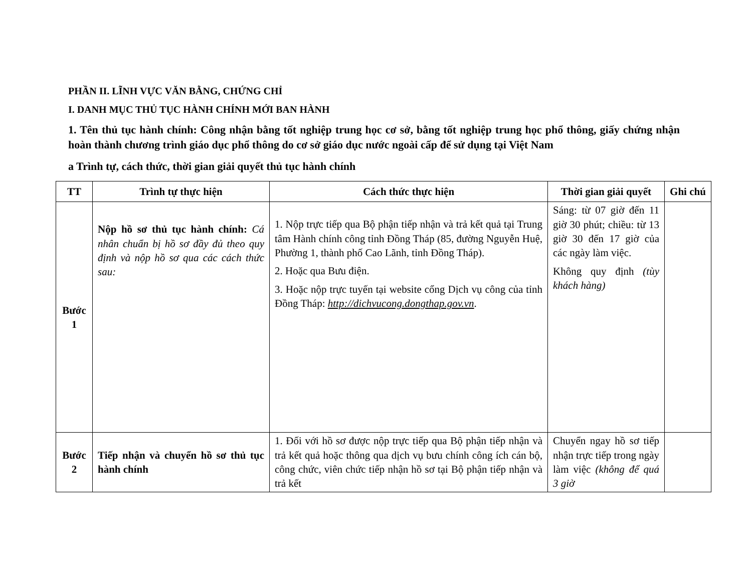PHẦN II. LĨNH VỰC VĂN BẰNG, CHỨNG CHỈ
I. DANH MỤC THỦ TỤC HÀNH CHÍNH MỚI BAN HÀNH
1. Tên thủ tục hành chính: Công nhận bằng tốt nghiệp trung học cơ sở, bằng tốt nghiệp trung học phổ thông, giấy chứng nhận hoàn thành chương trình giáo dục phổ thông do cơ sở giáo dục nước ngoài cấp để sử dụng tại Việt Nam
a Trình tự, cách thức, thời gian giải quyết thủ tục hành chính
| TT | Trình tự thực hiện | Cách thức thực hiện | Thời gian giải quyết | Ghi chú |
| --- | --- | --- | --- | --- |
| Bước 1 | Nộp hồ sơ thủ tục hành chính: Cá nhân chuẩn bị hồ sơ đầy đủ theo quy định và nộp hồ sơ qua các cách thức sau: | 1. Nộp trực tiếp qua Bộ phận tiếp nhận và trả kết quả tại Trung tâm Hành chính công tỉnh Đồng Tháp (85, đường Nguyễn Huệ, Phường 1, thành phố Cao Lãnh, tỉnh Đồng Tháp). 2. Hoặc qua Bưu điện. 3. Hoặc nộp trực tuyến tại website cổng Dịch vụ công của tỉnh Đồng Tháp: http://dichvucong.dongthap.gov.vn . | Sáng: từ 07 giờ đến 11 giờ 30 phút; chiều: từ 13 giờ 30 đến 17 giờ của các ngày làm việc. Không quy định (tùy khách hàng) | |
| Bước 2 | Tiếp nhận và chuyển hồ sơ thủ tục hành chính | 1. Đối với hồ sơ được nộp trực tiếp qua Bộ phận tiếp nhận và trả kết quả hoặc thông qua dịch vụ bưu chính công ích cán bộ, công chức, viên chức tiếp nhận hồ sơ tại Bộ phận tiếp nhận và trả kết | Chuyển ngay hồ sơ tiếp nhận trực tiếp trong ngày làm việc (không để quá 3 giờ | |